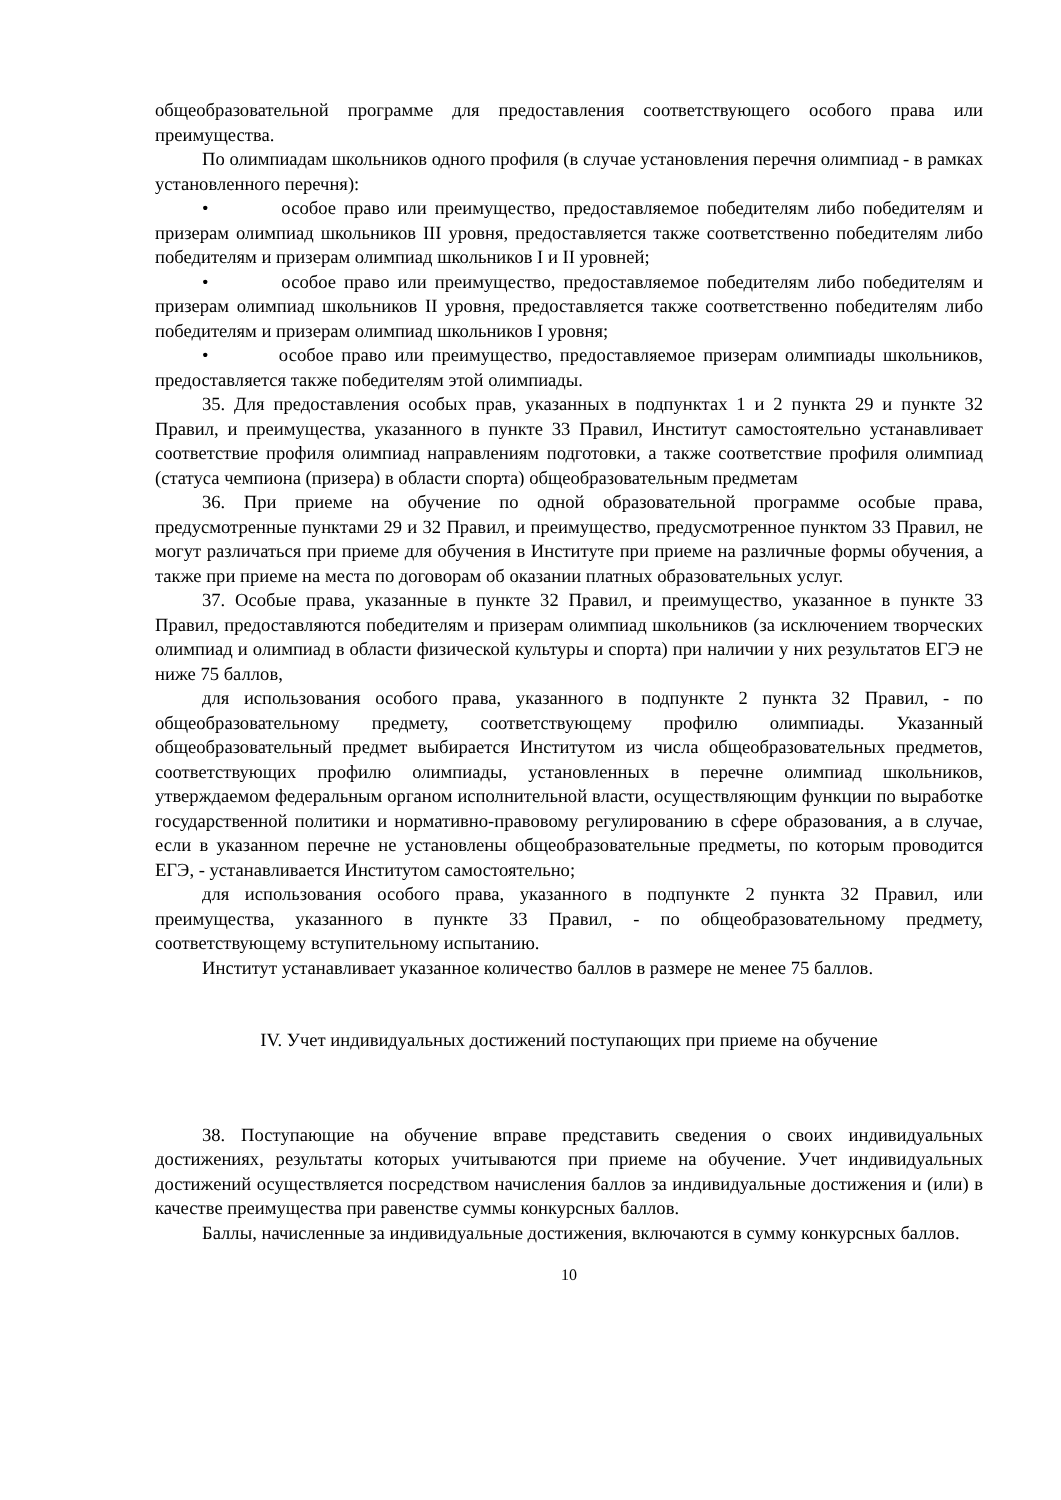общеобразовательной программе для предоставления соответствующего особого права или преимущества.
По олимпиадам школьников одного профиля (в случае установления перечня олимпиад - в рамках установленного перечня):
• особое право или преимущество, предоставляемое победителям либо победителям и призерам олимпиад школьников III уровня, предоставляется также соответственно победителям либо победителям и призерам олимпиад школьников I и II уровней;
• особое право или преимущество, предоставляемое победителям либо победителям и призерам олимпиад школьников II уровня, предоставляется также соответственно победителям либо победителям и призерам олимпиад школьников I уровня;
• особое право или преимущество, предоставляемое призерам олимпиады школьников, предоставляется также победителям этой олимпиады.
35. Для предоставления особых прав, указанных в подпунктах 1 и 2 пункта 29 и пункте 32 Правил, и преимущества, указанного в пункте 33 Правил, Институт самостоятельно устанавливает соответствие профиля олимпиад направлениям подготовки, а также соответствие профиля олимпиад (статуса чемпиона (призера) в области спорта) общеобразовательным предметам
36. При приеме на обучение по одной образовательной программе особые права, предусмотренные пунктами 29 и 32 Правил, и преимущество, предусмотренное пунктом 33 Правил, не могут различаться при приеме для обучения в Институте при приеме на различные формы обучения, а также при приеме на места по договорам об оказании платных образовательных услуг.
37. Особые права, указанные в пункте 32 Правил, и преимущество, указанное в пункте 33 Правил, предоставляются победителям и призерам олимпиад школьников (за исключением творческих олимпиад и олимпиад в области физической культуры и спорта) при наличии у них результатов ЕГЭ не ниже 75 баллов,
для использования особого права, указанного в подпункте 2 пункта 32 Правил, - по общеобразовательному предмету, соответствующему профилю олимпиады. Указанный общеобразовательный предмет выбирается Институтом из числа общеобразовательных предметов, соответствующих профилю олимпиады, установленных в перечне олимпиад школьников, утверждаемом федеральным органом исполнительной власти, осуществляющим функции по выработке государственной политики и нормативно-правовому регулированию в сфере образования, а в случае, если в указанном перечне не установлены общеобразовательные предметы, по которым проводится ЕГЭ, - устанавливается Институтом самостоятельно;
для использования особого права, указанного в подпункте 2 пункта 32 Правил, или преимущества, указанного в пункте 33 Правил, - по общеобразовательному предмету, соответствующему вступительному испытанию.
Институт устанавливает указанное количество баллов в размере не менее 75 баллов.
IV. Учет индивидуальных достижений поступающих при приеме на обучение
38. Поступающие на обучение вправе представить сведения о своих индивидуальных достижениях, результаты которых учитываются при приеме на обучение. Учет индивидуальных достижений осуществляется посредством начисления баллов за индивидуальные достижения и (или) в качестве преимущества при равенстве суммы конкурсных баллов.
Баллы, начисленные за индивидуальные достижения, включаются в сумму конкурсных баллов.
10